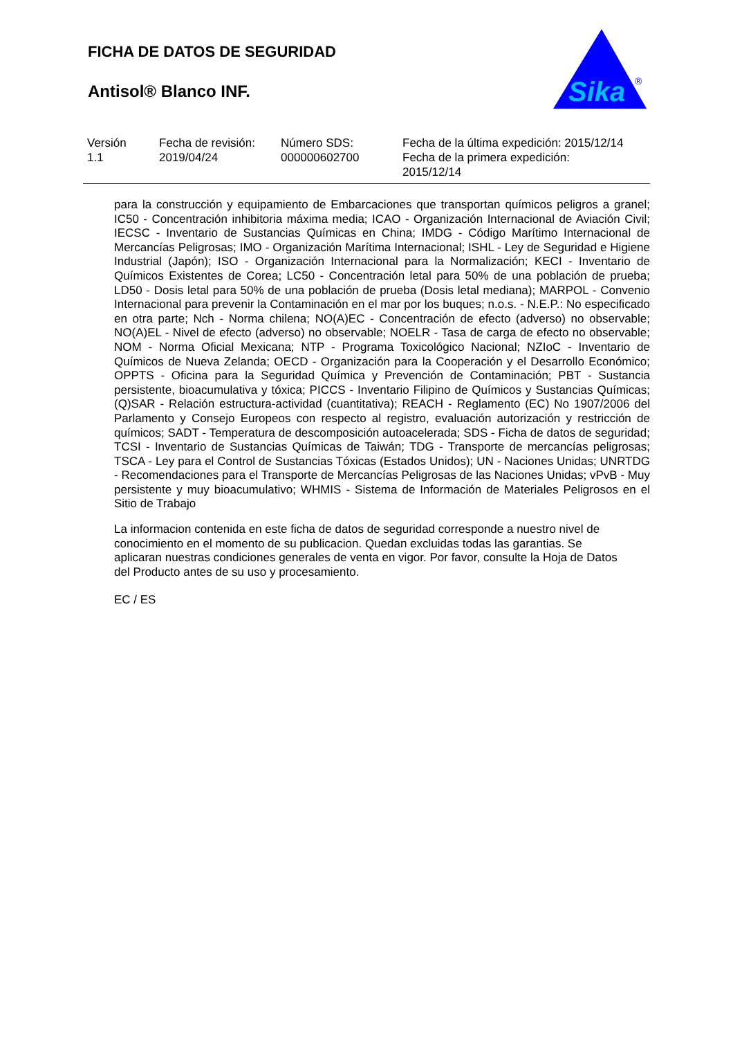FICHA DE DATOS DE SEGURIDAD
Antisol® Blanco INF.
Sika
®
| Versión 1.1 | Fecha de revisión: 2019/04/24 | Número SDS: 000000602700 | Fecha de la última expedición: 2015/12/14 Fecha de la primera expedición: 2015/12/14 |
para la construcción y equipamiento de Embarcaciones que transportan químicos peligros a granel; IC50 - Concentración inhibitoria máxima media; ICAO - Organización Internacional de Aviación Civil; IECSC - Inventario de Sustancias Químicas en China; IMDG - Código Marítimo Internacional de Mercancías Peligrosas; IMO - Organización Marítima Internacional; ISHL - Ley de Seguridad e Higiene Industrial (Japón); ISO - Organización Internacional para la Normalización; KECI - Inventario de Químicos Existentes de Corea; LC50 - Concentración letal para 50% de una población de prueba; LD50 - Dosis letal para 50% de una población de prueba (Dosis letal mediana); MARPOL - Convenio Internacional para prevenir la Contaminación en el mar por los buques; n.o.s. - N.E.P.: No especificado en otra parte; Nch - Norma chilena; NO(A)EC - Concentración de efecto (adverso) no observable; NO(A)EL - Nivel de efecto (adverso) no observable; NOELR - Tasa de carga de efecto no observable; NOM - Norma Oficial Mexicana; NTP - Programa Toxicológico Nacional; NZIoC - Inventario de Químicos de Nueva Zelanda; OECD - Organización para la Cooperación y el Desarrollo Económico; OPPTS - Oficina para la Seguridad Química y Prevención de Contaminación; PBT - Sustancia persistente, bioacumulativa y tóxica; PICCS - Inventario Filipino de Químicos y Sustancias Químicas; (Q)SAR - Relación estructura-actividad (cuantitativa); REACH - Reglamento (EC) No 1907/2006 del Parlamento y Consejo Europeos con respecto al registro, evaluación autorización y restricción de químicos; SADT - Temperatura de descomposición autoacelerada; SDS - Ficha de datos de seguridad; TCSI - Inventario de Sustancias Químicas de Taiwán; TDG - Transporte de mercancías peligrosas; TSCA - Ley para el Control de Sustancias Tóxicas (Estados Unidos); UN - Naciones Unidas; UNRTDG - Recomendaciones para el Transporte de Mercancías Peligrosas de las Naciones Unidas; vPvB - Muy persistente y muy bioacumulativo; WHMIS - Sistema de Información de Materiales Peligrosos en el Sitio de Trabajo
La informacion contenida en este ficha de datos de seguridad corresponde a nuestro nivel de conocimiento en el momento de su publicacion. Quedan excluidas todas las garantias. Se aplicaran nuestras condiciones generales de venta en vigor. Por favor, consulte la Hoja de Datos del Producto antes de su uso y procesamiento.
EC / ES